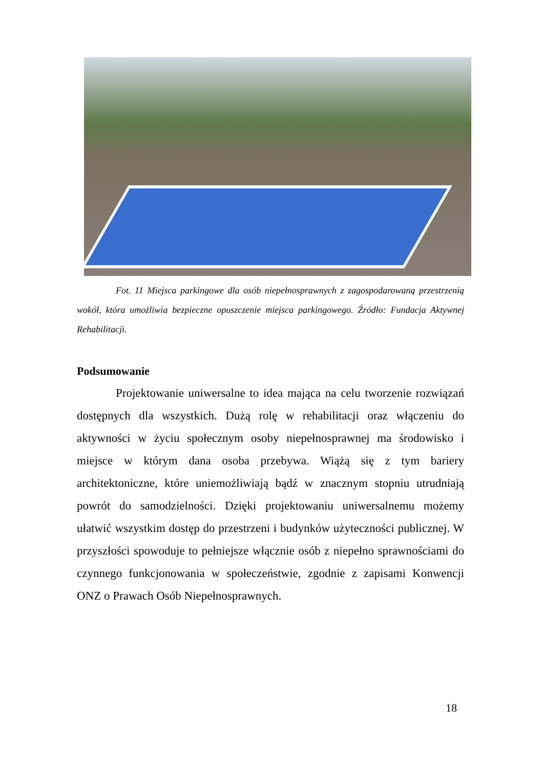Fot. 11 Miejsca parkingowe dla osób niepełnosprawnych z zagospodarowaną przestrzenią wokół, która umożliwia bezpieczne opuszczenie miejsca parkingowego. Źródło: Fundacja Aktywnej Rehabilitacji.
Podsumowanie
Projektowanie uniwersalne to idea mająca na celu tworzenie rozwiązań dostępnych dla wszystkich. Dużą rolę w rehabilitacji oraz włączeniu do aktywności w życiu społecznym osoby niepełnosprawnej ma środowisko i miejsce w którym dana osoba przebywa. Wiążą się z tym bariery architektoniczne, które uniemożliwiają bądź w znacznym stopniu utrudniają powrót do samodzielności. Dzięki projektowaniu uniwersalnemu możemy ułatwić wszystkim dostęp do przestrzeni i budynków użyteczności publicznej. W przyszłości spowoduje to pełniejsze włącznie osób z niepełno sprawnościami do czynnego funkcjonowania w społeczeństwie, zgodnie z zapisami Konwencji ONZ o Prawach Osób Niepełnosprawnych.
18